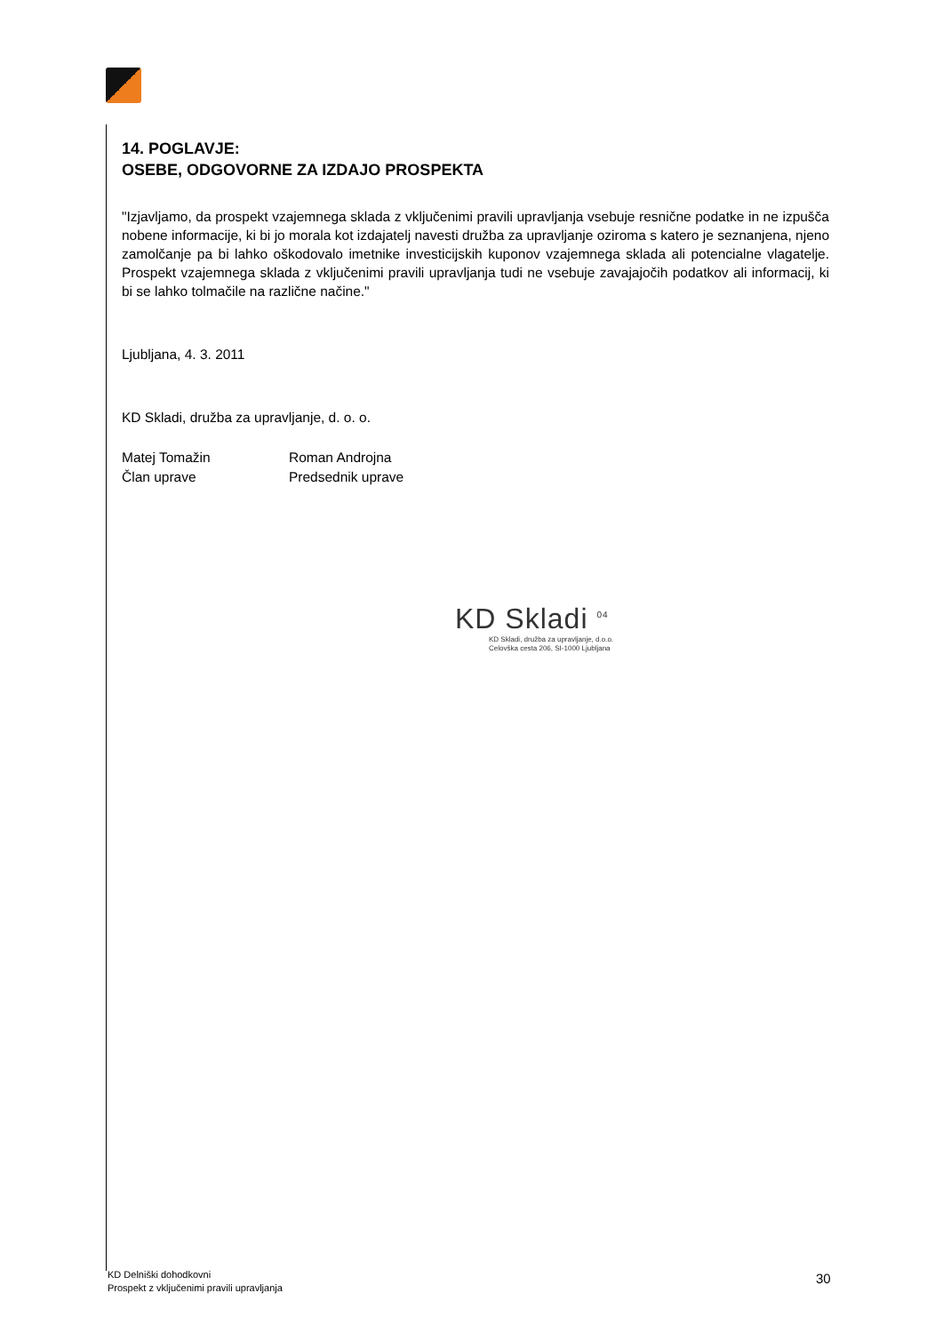14. POGLAVJE:
OSEBE, ODGOVORNE ZA IZDAJO PROSPEKTA
"Izjavljamo, da prospekt vzajemnega sklada z vključenimi pravili upravljanja vsebuje resnične podatke in ne izpušča nobene informacije, ki bi jo morala kot izdajatelj navesti družba za upravljanje oziroma s katero je seznanjena, njeno zamolčanje pa bi lahko oškodovalo imetnike investicijskih kuponov vzajemnega sklada ali potencialne vlagatelje. Prospekt vzajemnega sklada z vključenimi pravili upravljanja tudi ne vsebuje zavajajočih podatkov ali informacij, ki bi se lahko tolmačile na različne načine."
Ljubljana, 4. 3. 2011
KD Skladi, družba za upravljanje, d. o. o.
Matej Tomažin
Član uprave
Roman Androjna
Predsednik uprave
KD Skladi <sup>04</sup>
KD Skladi, družba za upravljanje, d.o.o.
Celovška cesta 206, SI-1000 Ljubljana
KD Delniški dohodkovni
Prospekt z vključenimi pravili upravljanja
30